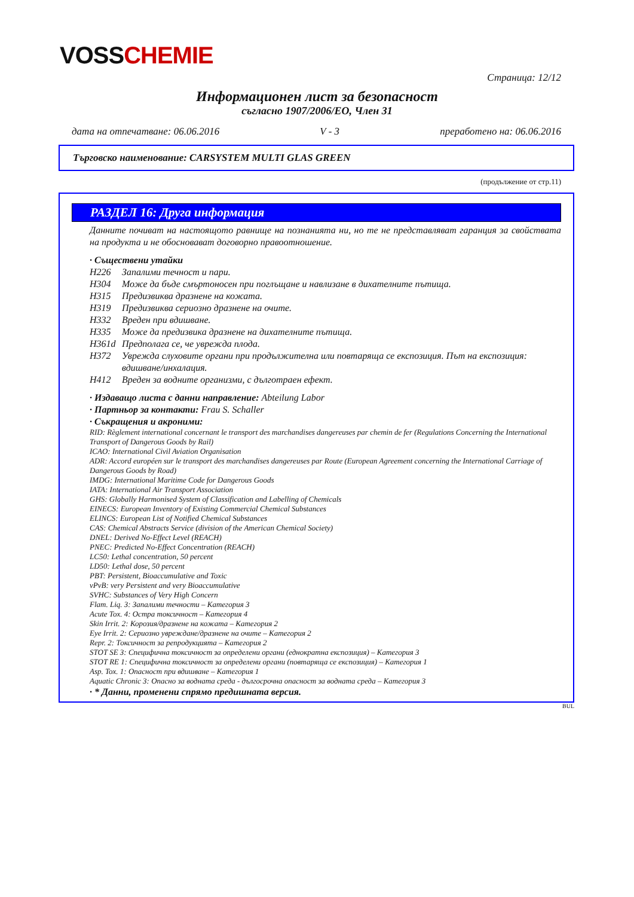VOSSCHEMIE
Страница: 12/12
Информационен лист за безопасност
съгласно 1907/2006/ЕО, Член 31
дата на отпечатване: 06.06.2016 V - 3 преработено на: 06.06.2016
Търговско наименование: CARSYSTEM MULTI GLAS GREEN
(продължение от стр.11)
РАЗДЕЛ 16: Друга информация
Данните почиват на настоящото равнище на познанията ни, но те не представляват гаранция за свойствата на продукта и не обосновават договорно правоотношение.
· Съществени утайки
H226 Запалими течност и пари.
H304 Може да бъде смъртоносен при поглъщане и навлизане в дихателните пътища.
H315 Предизвиква дразнене на кожата.
H319 Предизвиква сериозно дразнене на очите.
H332 Вреден при вдишване.
H335 Може да предизвика дразнене на дихателните пътища.
H361d Предполага се, че уврежда плода.
H372 Уврежда слуховите органи при продължителна или повтаряща се експозиция. Път на експозиция: вдишване/инхалация.
H412 Вреден за водните организми, с дълготраен ефект.
· Издаващо листа с данни направление: Abteilung Labor
· Партньор за контакти: Frau S. Schaller
· Съкращения и акроними:
RID: Règlement international concernant le transport des marchandises dangereuses par chemin de fer (Regulations Concerning the International Transport of Dangerous Goods by Rail)
ICAO: International Civil Aviation Organisation
ADR: Accord européen sur le transport des marchandises dangereuses par Route (European Agreement concerning the International Carriage of Dangerous Goods by Road)
IMDG: International Maritime Code for Dangerous Goods
IATA: International Air Transport Association
GHS: Globally Harmonised System of Classification and Labelling of Chemicals
EINECS: European Inventory of Existing Commercial Chemical Substances
ELINCS: European List of Notified Chemical Substances
CAS: Chemical Abstracts Service (division of the American Chemical Society)
DNEL: Derived No-Effect Level (REACH)
PNEC: Predicted No-Effect Concentration (REACH)
LC50: Lethal concentration, 50 percent
LD50: Lethal dose, 50 percent
PBT: Persistent, Bioaccumulative and Toxic
vPvB: very Persistent and very Bioaccumulative
SVHC: Substances of Very High Concern
Flam. Liq. 3: Запалими течности – Категория 3
Acute Tox. 4: Остра токсичност – Категория 4
Skin Irrit. 2: Корозия/дразнене на кожата – Категория 2
Eye Irrit. 2: Сериозно увреждане/дразнене на очите – Категория 2
Repr. 2: Токсичност за репродукцията – Категория 2
STOT SE 3: Специфична токсичност за определени органи (еднократна експозиция) – Категория 3
STOT RE 1: Специфична токсичност за определени органи (повтаряща се експозиция) – Категория 1
Asp. Tox. 1: Опасност при вдишване – Категория 1
Aquatic Chronic 3: Опасно за водната среда - дългосрочна опасност за водната среда – Категория 3
· * Данни, променени спрямо предишната версия.
BUL